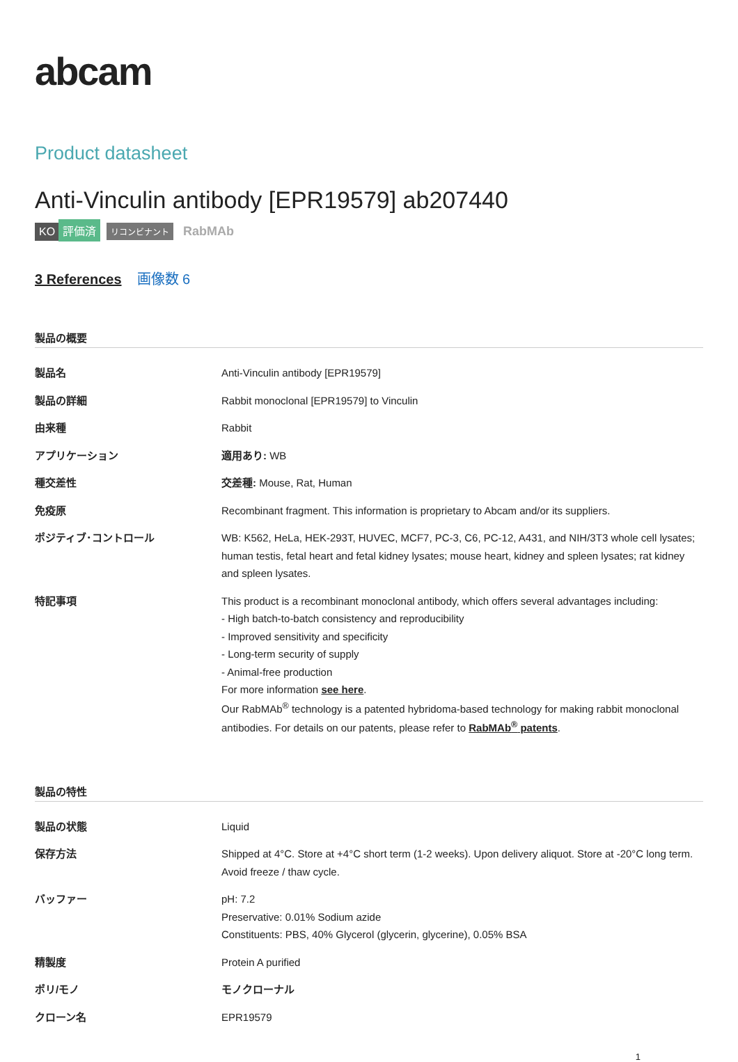abcam
Product datasheet
Anti-Vinculin antibody [EPR19579] ab207440
KO 評価済 リコンビナント RabMAb
3 References 画像数 6
製品の概要
| 製品名 | Anti-Vinculin antibody [EPR19579] |
| 製品の詳細 | Rabbit monoclonal [EPR19579] to Vinculin |
| 由来種 | Rabbit |
| アプリケーション | 適用あり: WB |
| 種交差性 | 交差種: Mouse, Rat, Human |
| 免疫原 | Recombinant fragment. This information is proprietary to Abcam and/or its suppliers. |
| ポジティブ･コントロール | WB: K562, HeLa, HEK-293T, HUVEC, MCF7, PC-3, C6, PC-12, A431, and NIH/3T3 whole cell lysates; human testis, fetal heart and fetal kidney lysates; mouse heart, kidney and spleen lysates; rat kidney and spleen lysates. |
| 特記事項 | This product is a recombinant monoclonal antibody, which offers several advantages including: - High batch-to-batch consistency and reproducibility - Improved sensitivity and specificity - Long-term security of supply - Animal-free production For more information see here . Our RabMAb<sup>®</sup> technology is a patented hybridoma-based technology for making rabbit monoclonal antibodies. For details on our patents, please refer to RabMAb<sup>®</sup> patents . |
製品の特性
| 製品の状態 | Liquid |
| 保存方法 | Shipped at 4°C. Store at +4°C short term (1-2 weeks). Upon delivery aliquot. Store at -20°C long term. Avoid freeze / thaw cycle. |
| バッファー | pH: 7.2 Preservative: 0.01% Sodium azide Constituents: PBS, 40% Glycerol (glycerin, glycerine), 0.05% BSA |
| 精製度 | Protein A purified |
| ポリ/モノ | モノクローナル |
| クローン名 | EPR19579 |
1